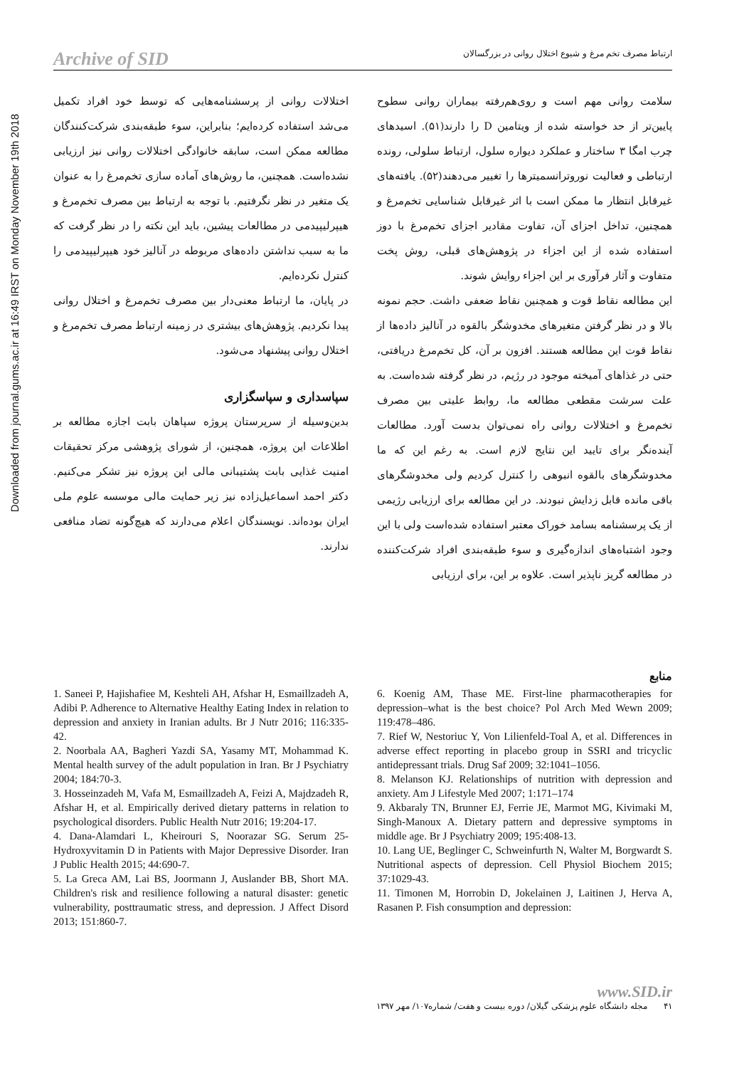Downloaded from journal.gums.ac.ir at 16:49 IRST on Monday November 19th 2018
Archive of SID ارتباط مصرف تخم مرغ و شیوع اختلال روانی در بزرگسالان
سلامت روانی مهم است و روی‌هم‌رفته بیماران روانی سطوح پایین‌تر از حد خواسته شده از ویتامین D را دارند(۵۱). اسیدهای چرب امگا ۳ ساختار و عملکرد دیواره سلول، ارتباط سلولی، رونده ارتباطی و فعالیت نوروترانسمیترها را تغییر می‌دهند(۵۲). یافته‌های غیرقابل انتظار ما ممکن است با اثر غیرقابل شناسایی تخم‌مرغ و همچنین، تداخل اجزای آن، تفاوت مقادیر اجزای تخم‌مرغ با دوز استفاده شده از این اجزاء در پژوهش‌های قبلی، روش پخت متفاوت و آثار فرآوری بر این اجزاء روایش شوند.
این مطالعه نقاط قوت و همچنین نقاط ضعفی داشت. حجم نمونه بالا و در نظر گرفتن متغیرهای مخدوشگر بالقوه در آنالیز داده‌ها از نقاط قوت این مطالعه هستند. افزون بر آن، کل تخم‌مرغ دریافتی، حتی در غذاهای آمیخته موجود در رژیم، در نظر گرفته شده‌است. به علت سرشت مقطعی مطالعه ما، روابط علیتی بین مصرف تخم‌مرغ و اختلالات روانی راه نمی‌توان بدست آورد. مطالعات آینده‌نگر برای تایید این نتایج لازم است. به رغم این که ما مخدوشگرهای بالقوه انبوهی را کنترل کردیم ولی مخدوشگرهای باقی مانده قابل زدایش نبودند. در این مطالعه برای ارزیابی رژیمی از یک پرسشنامه بسامد خوراک معتبر استفاده شده‌است ولی با این وجود اشتباه‌های اندازه‌گیری و سوء طبقه‌بندی افراد شرکت‌کننده در مطالعه گریز ناپذیر است. علاوه بر این، برای ارزیابی
اختلالات روانی از پرسشنامه‌هایی که توسط خود افراد تکمیل می‌شد استفاده کرده‌ایم؛ بنابراین، سوء طبقه‌بندی شرکت‌کنندگان مطالعه ممکن است، سابقه خانوادگی اختلالات روانی نیز ارزیابی نشده‌است. همچنین، ما روش‌های آماده سازی تخم‌مرغ را به عنوان یک متغیر در نظر نگرفتیم. با توجه به ارتباط بین مصرف تخم‌مرغ و هیپرلیپیدمی در مطالعات پیشین، باید این نکته را در نظر گرفت که ما به سبب نداشتن داده‌های مربوطه در آنالیز خود هیپرلیپیدمی را کنترل نکرده‌ایم.
در پایان، ما ارتباط معنی‌دار بین مصرف تخم‌مرغ و اختلال روانی پیدا نکردیم. پژوهش‌های بیشتری در زمینه ارتباط مصرف تخم‌مرغ و اختلال روانی پیشنهاد می‌شود.
سپاسداری و سپاسگزاری
بدین‌وسیله از سرپرستان پروژه سپاهان بابت اجازه مطالعه بر اطلاعات این پروژه، همچنین، از شورای پژوهشی مرکز تحقیقات امنیت غذایی بابت پشتیبانی مالی این پروژه نیز تشکر می‌کنیم. دکتر احمد اسماعیل‌زاده نیز زیر حمایت مالی موسسه علوم ملی ایران بوده‌اند. نویسندگان اعلام می‌دارند که هیچ‌گونه تضاد منافعی ندارند.
منابع
6. Koenig AM, Thase ME. First-line pharmacotherapies for depression–what is the best choice? Pol Arch Med Wewn 2009; 119:478–486.
7. Rief W, Nestoriuc Y, Von Lilienfeld-Toal A, et al. Differences in adverse effect reporting in placebo group in SSRI and tricyclic antidepressant trials. Drug Saf 2009; 32:1041–1056.
8. Melanson KJ. Relationships of nutrition with depression and anxiety. Am J Lifestyle Med 2007; 1:171–174
9. Akbaraly TN, Brunner EJ, Ferrie JE, Marmot MG, Kivimaki M, Singh-Manoux A. Dietary pattern and depressive symptoms in middle age. Br J Psychiatry 2009; 195:408-13.
10. Lang UE, Beglinger C, Schweinfurth N, Walter M, Borgwardt S. Nutritional aspects of depression. Cell Physiol Biochem 2015; 37:1029-43.
11. Timonen M, Horrobin D, Jokelainen J, Laitinen J, Herva A, Rasanen P. Fish consumption and depression:
1. Saneei P, Hajishafiee M, Keshteli AH, Afshar H, Esmaillzadeh A, Adibi P. Adherence to Alternative Healthy Eating Index in relation to depression and anxiety in Iranian adults. Br J Nutr 2016; 116:335-42.
2. Noorbala AA, Bagheri Yazdi SA, Yasamy MT, Mohammad K. Mental health survey of the adult population in Iran. Br J Psychiatry 2004; 184:70-3.
3. Hosseinzadeh M, Vafa M, Esmaillzadeh A, Feizi A, Majdzadeh R, Afshar H, et al. Empirically derived dietary patterns in relation to psychological disorders. Public Health Nutr 2016; 19:204-17.
4. Dana-Alamdari L, Kheirouri S, Noorazar SG. Serum 25-Hydroxyvitamin D in Patients with Major Depressive Disorder. Iran J Public Health 2015; 44:690-7.
5. La Greca AM, Lai BS, Joormann J, Auslander BB, Short MA. Children's risk and resilience following a natural disaster: genetic vulnerability, posttraumatic stress, and depression. J Affect Disord 2013; 151:860-7.
www.SID.ir
۴۱ مجله دانشگاه علوم پزشکی گیلان/ دوره بیست و هفت/ شماره۱۰۷/ مهر ۱۳۹۷